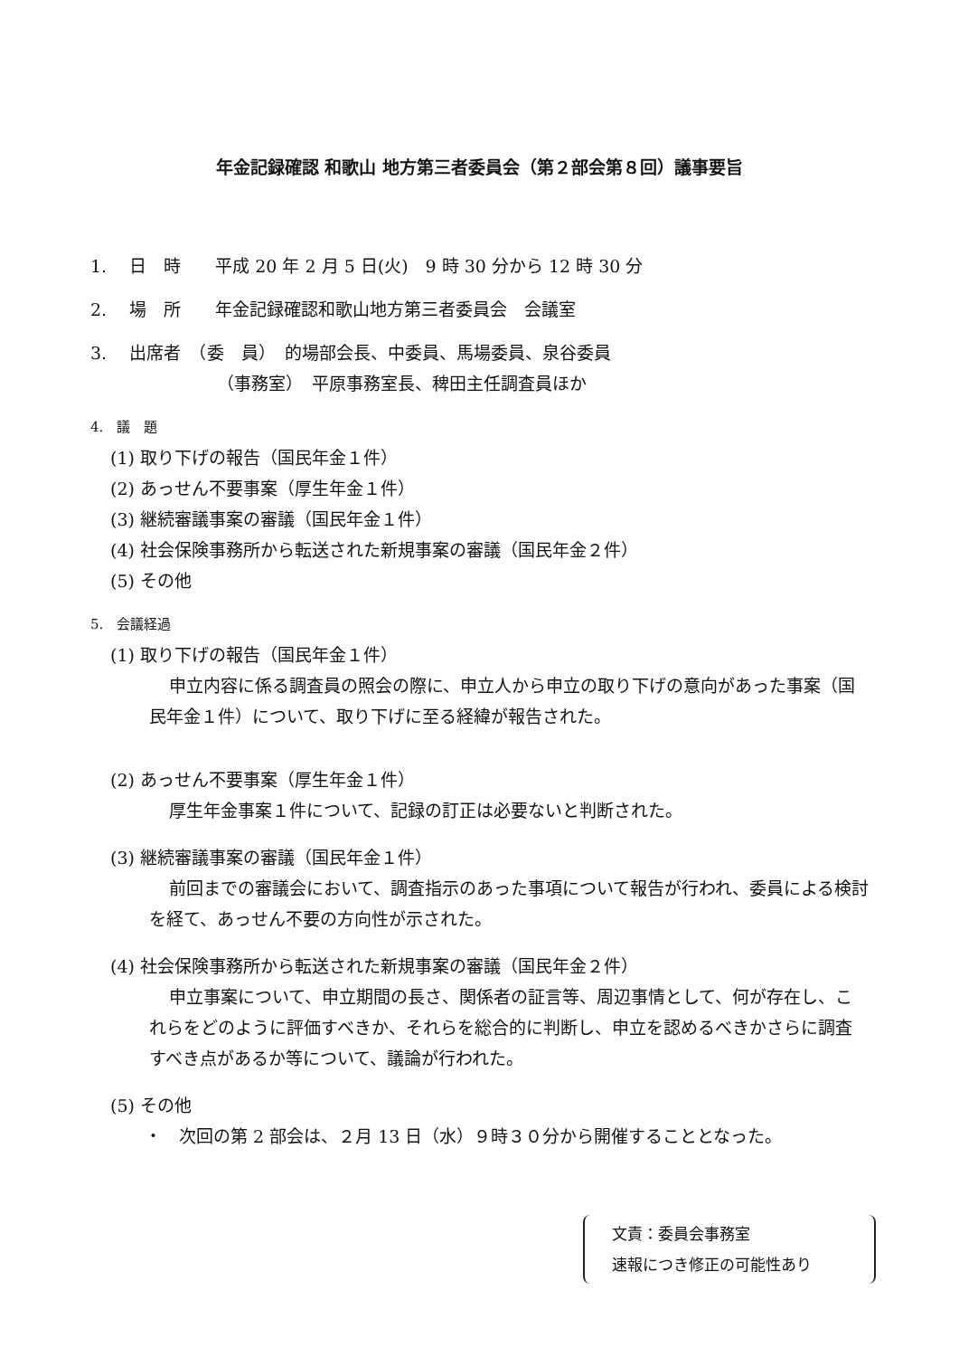年金記録確認 和歌山 地方第三者委員会（第２部会第８回）議事要旨
1.　 日　時　　平成 20 年 2 月 5 日(火)　9 時 30 分から 12 時 30 分
2.　 場　所　　年金記録確認和歌山地方第三者委員会　会議室
3.　 出席者　（委　員）　的場部会長、中委員、馬場委員、泉谷委員
（事務室）　平原事務室長、稗田主任調査員ほか
4.　議　題
(1) 取り下げの報告（国民年金１件）
(2) あっせん不要事案（厚生年金１件）
(3) 継続審議事案の審議（国民年金１件）
(4) 社会保険事務所から転送された新規事案の審議（国民年金２件）
(5) その他
5.　会議経過
(1) 取り下げの報告（国民年金１件）
申立内容に係る調査員の照会の際に、申立人から申立の取り下げの意向があった事案（国民年金１件）について、取り下げに至る経緯が報告された。
(2) あっせん不要事案（厚生年金１件）
厚生年金事案１件について、記録の訂正は必要ないと判断された。
(3) 継続審議事案の審議（国民年金１件）
前回までの審議会において、調査指示のあった事項について報告が行われ、委員による検討を経て、あっせん不要の方向性が示された。
(4) 社会保険事務所から転送された新規事案の審議（国民年金２件）
申立事案について、申立期間の長さ、関係者の証言等、周辺事情として、何が存在し、これらをどのように評価すべきか、それらを総合的に判断し、申立を認めるべきかさらに調査すべき点があるか等について、議論が行われた。
(5) その他
・　次回の第 2 部会は、２月 13 日（水）９時３０分から開催することとなった。
文責：委員会事務室
速報につき修正の可能性あり